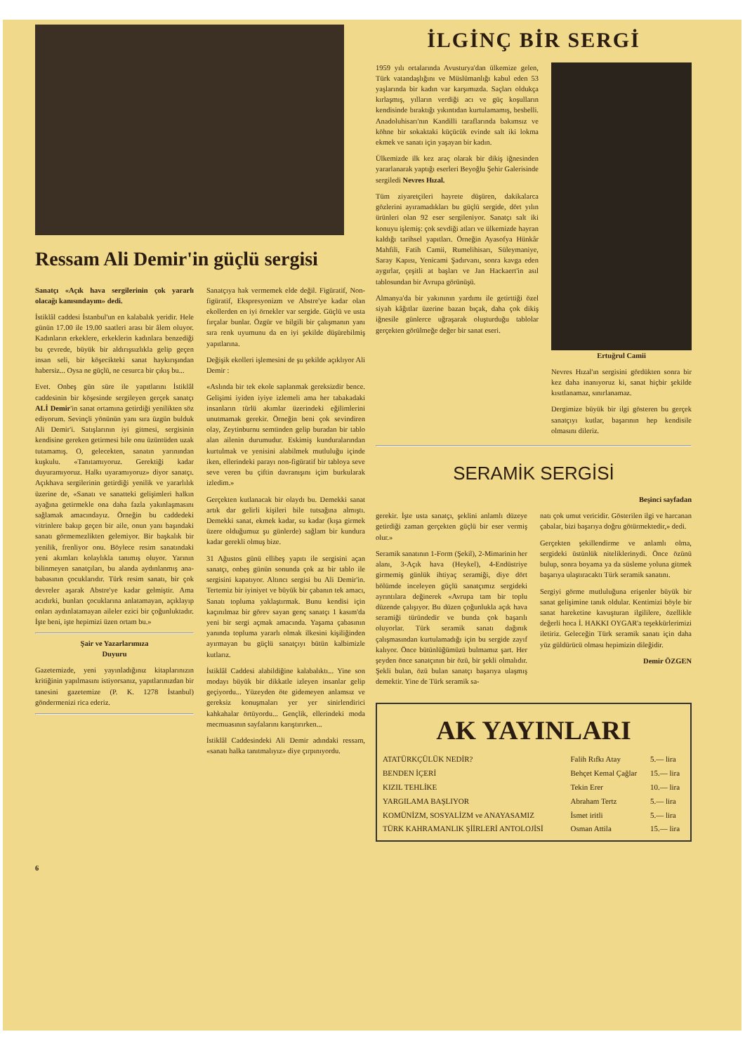Ressam Ali Demir'in güçlü sergisi
Sanatçı «Açık hava sergilerinin çok yararlı olacağı kanısındayım» dedi.
İstiklâl caddesi İstanbul'un en kalabalık yeridir. Hele günün 17.00 ile 19.00 saatleri arası bir âlem oluyor. Kadınların erkeklere, erkeklerin kadınlara benzediği bu çevrede, büyük bir aldırışsızlıkla gelip geçen insan seli, bir köşecikteki sanat haykırışından habersiz... Oysa ne güçlü, ne cesurca bir çıkış bu...
Evet. Onbeş gün süre ile yapıtlarını İstiklâl caddesinin bir köşesinde sergileyen gerçek sanatçı ALİ Demir'in sanat ortamına getirdiği yenilikten söz ediyorum. Sevinçli yönünün yanı sıra üzgün bulduk Ali Demir'i. Satışlarının iyi gitmesi, sergisinin kendisine gereken getirmesi bile onu üzüntüden uzak tutamamış. O, gelecekten, sanatın yarınından kuşkulu. «Tanıtamıyoruz. Gerektiği kadar duyuramıyoruz. Halkı uyaramıyoruz» diyor sanatçı. Açıkhava sergilerinin getirdiği yenilik ve yararlılık üzerine de, «Sanatı ve sanatteki gelişimleri halkın ayağına getirmekle ona daha fazla yakınlaşmasını sağlamak amacındayız. Örneğin bu caddedeki vitrinlere bakıp geçen bir aile, onun yanı başındaki sanatı görmemezlikten gelemiyor. Bir başkalık bir yenilik, frenliyor onu. Böylece resim sanatındaki yeni akımları kolaylıkla tanımış oluyor. Yarının bilinmeyen sanatçıları, bu alanda aydınlanmış ana-babasının çocuklarıdır. Türk resim sanatı, bir çok devreler aşarak Abstre'ye kadar gelmiştir. Ama acıdırki, bunları çocuklarına anlatamayan, açıklayıp onları aydınlatamayan aileler ezici bir çoğunluktadır. İşte beni, işte hepimizi üzen ortam bu.»
Şair ve Yazarlarımıza
Duyuru
Gazetemizde, yeni yayınladığınız kitaplarınızın kritiğinin yapılmasını istiyorsanız, yapıtlarınızdan bir tanesini gazetemize (P. K. 1278 İstanbul) göndermenizi rica ederiz.
Sanatçıya hak vermemek elde değil. Figüratif, Non-figüratif, Ekspresyonizm ve Abstre'ye kadar olan ekollerden en iyi örnekler var sergide. Güçlü ve usta fırçalar bunlar. Özgür ve bilgili bir çalışmanın yanı sıra renk uyumunu da en iyi şekilde düşürebilmiş yapıtlarına.
Değişik ekolleri işlemesini de şu şekilde açıklıyor Ali Demir :
«Aslında bir tek ekole saplanmak gereksizdir bence. Gelişimi iyiden iyiye izlemeli ama her tabakadaki insanların türlü akımlar üzerindeki eğilimlerini unutmamak gerekir. Örneğin beni çok sevindiren olay, Zeytinburnu semtinden gelip buradan bir tablo alan ailenin durumudur. Eskimiş kunduralarından kurtulmak ve yenisini alabilmek mutluluğu içinde iken, ellerindeki parayı non-figüratif bir tabloya seve seve veren bu çiftin davranışını içim burkularak izledim.»
Gerçekten kutlanacak bir olaydı bu. Demekki sanat artık dar gelirli kişileri bile tutsağına almıştı. Demekki sanat, ekmek kadar, su kadar (kışa girmek üzere olduğumuz şu günlerde) sağlam bir kundura kadar gerekli olmuş bize.
31 Ağustos günü ellibeş yapıtı ile sergisini açan sanatçı, onbeş günün sonunda çok az bir tablo ile sergisini kapatıyor. Altıncı sergisi bu Ali Demir'in. Tertemiz bir iyiniyet ve büyük bir çabanın tek amacı, Sanatı topluma yaklaştırmak. Bunu kendisi için kaçınılmaz bir görev sayan genç sanatçı 1 kasım'da yeni bir sergi açmak amacında. Yaşama çabasının yanında topluma yararlı olmak ilkesini kişiliğinden ayırmayan bu güçlü sanatçıyı bütün kalbimizle kutlarız.
İstiklâl Caddesi alabildiğine kalabalıktı... Yine son modayı büyük bir dikkatle izleyen insanlar gelip geçiyordu... Yüzeyden öte gidemeyen anlamsız ve gereksiz konuşmaları yer yer sinirlendirici kahkahalar örtüyordu... Gençlik, ellerindeki moda mecmuasının sayfalarını karıştırırken...
İstiklâl Caddesindeki Ali Demir adındaki ressam, «sanatı halka tanıtmalıyız» diye çırpınıyordu.
İLGİNÇ BİR SERGİ
1959 yılı ortalarında Avusturya'dan ülkemize gelen, Türk vatandaşlığını ve Müslümanlığı kabul eden 53 yaşlarında bir kadın var karşımızda. Saçları oldukça kırlaşmış, yılların verdiği acı ve güç koşulların kendisinde bıraktığı yıkıntıdan kurtulamamış, besbelli. Anadoluhisarı'nın Kandilli taraflarında bakımsız ve köhne bir sokaktaki küçücük evinde salt iki lokma ekmek ve sanatı için yaşayan bir kadın.
Ülkemizde ilk kez araç olarak bir dikiş iğnesinden yararlanarak yaptığı eserleri Beyoğlu Şehir Galerisinde sergiledi Nevres Hızal.
Tüm ziyaretçileri hayrete düşüren, dakikalarca gözlerini ayıramadıkları bu güçlü sergide, dört yılın ürünleri olan 92 eser sergileniyor. Sanatçı salt iki konuyu işlemiş: çok sevdiği atları ve ülkemizde hayran kaldığı tarihsel yapıtları. Örneğin Ayasofya Hünkâr Mahfili, Fatih Camii, Rumelihisarı, Süleymaniye, Saray Kapısı, Yenicami Şadırvanı, sonra kavga eden aygırlar, çeşitli at başları ve Jan Hackaert'in asıl tablosundan bir Avrupa görünüşü.
Almanya'da bir yakınının yardımı ile getirttiği özel siyah kâğıtlar üzerine bazan bıçak, daha çok dikiş iğnesile günlerce uğraşarak oluşturduğu tablolar gerçekten görülmeğe değer bir sanat eseri.
Ertuğrul Camii
Nevres Hızal'ın sergisini gördükten sonra bir kez daha inanıyoruz ki, sanat hiçbir şekilde kısıtlanamaz, sınırlanamaz.
Dergimize büyük bir ilgi gösteren bu gerçek sanatçıyı kutlar, başarının hep kendisile olmasını dileriz.
SERAMİK SERGİSİ
Beşinci sayfadan
gerekir. İşte usta sanatçı, şeklini anlamlı düzeye getirdiği zaman gerçekten güçlü bir eser vermiş olur.»
Seramik sanatının 1-Form (Şekil), 2-Mimarinin her alanı, 3-Açık hava (Heykel), 4-Endüstriye girmemiş günlük ihtiyaç seramiği, diye dört bölümde inceleyen güçlü sanatçımız sergideki ayrıntılara değinerek «Avrupa tam bir toplu düzende çalışıyor. Bu düzen çoğunlukla açık hava seramiği türündedir ve bunda çok başarılı oluyorlar. Türk seramik sanatı dağınık çalışmasından kurtulamadığı için bu sergide zayıf kalıyor. Önce bütünlüğümüzü bulmamız şart. Her şeyden önce sanatçının bir özü, bir şekli olmalıdır. Şekli bulan, özü bulan sanatçı başarıya ulaşmış demektir. Yine de Türk seramik sa-
natı çok umut vericidir. Gösterilen ilgi ve harcanan çabalar, bizi başarıya doğru götürmektedir,» dedi.
Gerçekten şekillendirme ve anlamlı olma, sergideki üstünlük niteliklerinydi. Önce özünü bulup, sonra boyama ya da süsleme yoluna gitmek başarıya ulaştıracaktı Türk seramik sanatını.
Sergiyi görme mutluluğuna erişenler büyük bir sanat gelişimine tanık oldular. Kentimizi böyle bir sanat hareketine kavuşturan ilgililere, özellikle değerli hoca İ. HAKKI OYGAR'a teşekkürlerimizi iletiriz. Geleceğin Türk seramik sanatı için daha yüz güldürücü olması hepimizin dileğidir.
Demir ÖZGEN
AK YAYINLARI
| ATATÜRKÇÜLÜK NEDİR? | Falih Rıfkı Atay | 5.— lira |
| BENDEN İÇERİ | Behçet Kemal Çağlar | 15.— lira |
| KIZIL TEHLİKE | Tekin Erer | 10.— lira |
| YARGILAMA BAŞLIYOR | Abraham Tertz | 5.— lira |
| KOMÜNİZM, SOSYALİZM ve ANAYASAMIZ | İsmet iritli | 5.— lira |
| TÜRK KAHRAMANLIK ŞİİRLERİ ANTOLOJİSİ | Osman Attila | 15.— lira |
6